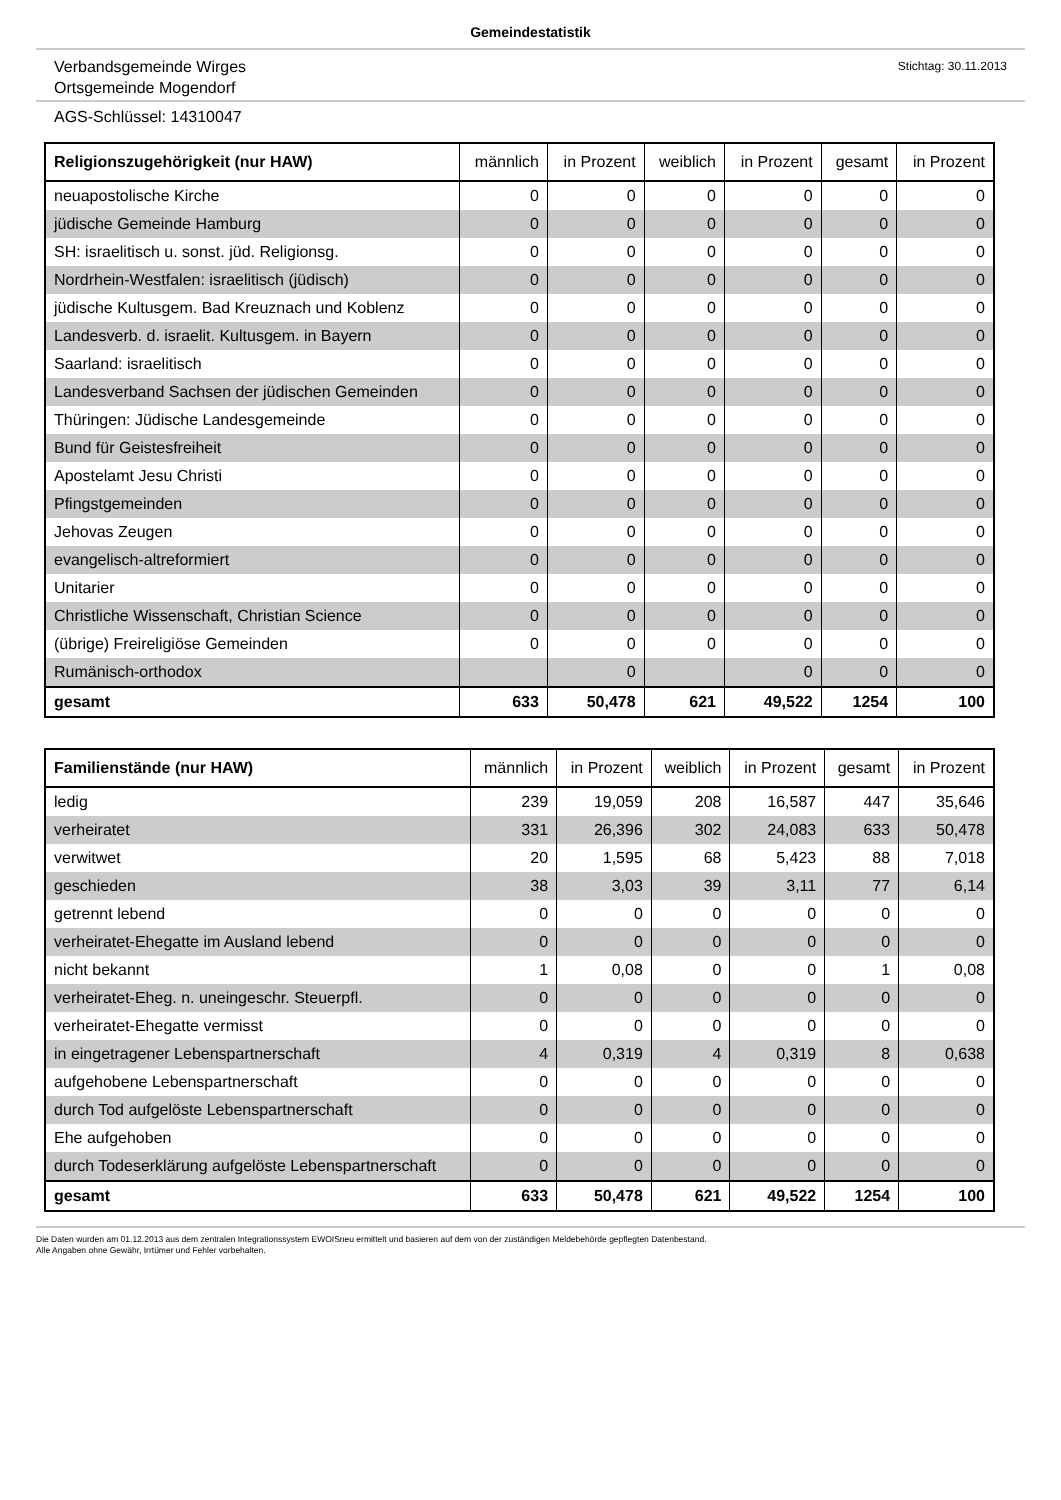Gemeindestatistik
Verbandsgemeinde Wirges
Ortsgemeinde Mogendorf
Stichtag: 30.11.2013
AGS-Schlüssel: 14310047
| Religionszugehörigkeit (nur HAW) | männlich | in Prozent | weiblich | in Prozent | gesamt | in Prozent |
| --- | --- | --- | --- | --- | --- | --- |
| neuapostolische Kirche | 0 | 0 | 0 | 0 | 0 | 0 |
| jüdische Gemeinde Hamburg | 0 | 0 | 0 | 0 | 0 | 0 |
| SH: israelitisch u. sonst. jüd. Religionsg. | 0 | 0 | 0 | 0 | 0 | 0 |
| Nordrhein-Westfalen: israelitisch (jüdisch) | 0 | 0 | 0 | 0 | 0 | 0 |
| jüdische Kultusgem. Bad Kreuznach und Koblenz | 0 | 0 | 0 | 0 | 0 | 0 |
| Landesverb. d. israelit. Kultusgem. in Bayern | 0 | 0 | 0 | 0 | 0 | 0 |
| Saarland: israelitisch | 0 | 0 | 0 | 0 | 0 | 0 |
| Landesverband Sachsen der jüdischen Gemeinden | 0 | 0 | 0 | 0 | 0 | 0 |
| Thüringen: Jüdische Landesgemeinde | 0 | 0 | 0 | 0 | 0 | 0 |
| Bund für Geistesfreiheit | 0 | 0 | 0 | 0 | 0 | 0 |
| Apostelamt Jesu Christi | 0 | 0 | 0 | 0 | 0 | 0 |
| Pfingstgemeinden | 0 | 0 | 0 | 0 | 0 | 0 |
| Jehovas Zeugen | 0 | 0 | 0 | 0 | 0 | 0 |
| evangelisch-altreformiert | 0 | 0 | 0 | 0 | 0 | 0 |
| Unitarier | 0 | 0 | 0 | 0 | 0 | 0 |
| Christliche Wissenschaft, Christian Science | 0 | 0 | 0 | 0 | 0 | 0 |
| (übrige) Freireligiöse Gemeinden | 0 | 0 | 0 | 0 | 0 | 0 |
| Rumänisch-orthodox | | 0 | | 0 | 0 | 0 |
| gesamt | 633 | 50,478 | 621 | 49,522 | 1254 | 100 |
| Familienstände (nur HAW) | männlich | in Prozent | weiblich | in Prozent | gesamt | in Prozent |
| --- | --- | --- | --- | --- | --- | --- |
| ledig | 239 | 19,059 | 208 | 16,587 | 447 | 35,646 |
| verheiratet | 331 | 26,396 | 302 | 24,083 | 633 | 50,478 |
| verwitwet | 20 | 1,595 | 68 | 5,423 | 88 | 7,018 |
| geschieden | 38 | 3,03 | 39 | 3,11 | 77 | 6,14 |
| getrennt lebend | 0 | 0 | 0 | 0 | 0 | 0 |
| verheiratet-Ehegatte im Ausland lebend | 0 | 0 | 0 | 0 | 0 | 0 |
| nicht bekannt | 1 | 0,08 | 0 | 0 | 1 | 0,08 |
| verheiratet-Eheg. n. uneingeschr. Steuerpfl. | 0 | 0 | 0 | 0 | 0 | 0 |
| verheiratet-Ehegatte vermisst | 0 | 0 | 0 | 0 | 0 | 0 |
| in eingetragener Lebenspartnerschaft | 4 | 0,319 | 4 | 0,319 | 8 | 0,638 |
| aufgehobene Lebenspartnerschaft | 0 | 0 | 0 | 0 | 0 | 0 |
| durch Tod aufgelöste Lebenspartnerschaft | 0 | 0 | 0 | 0 | 0 | 0 |
| Ehe aufgehoben | 0 | 0 | 0 | 0 | 0 | 0 |
| durch Todeserklärung aufgelöste Lebenspartnerschaft | 0 | 0 | 0 | 0 | 0 | 0 |
| gesamt | 633 | 50,478 | 621 | 49,522 | 1254 | 100 |
Die Daten wurden am 01.12.2013 aus dem zentralen Integrationssystem EWOISneu ermittelt und basieren auf dem von der zuständigen Meldebehörde gepflegten Datenbestand.
Alle Angaben ohne Gewähr, Irrtümer und Fehler vorbehalten.